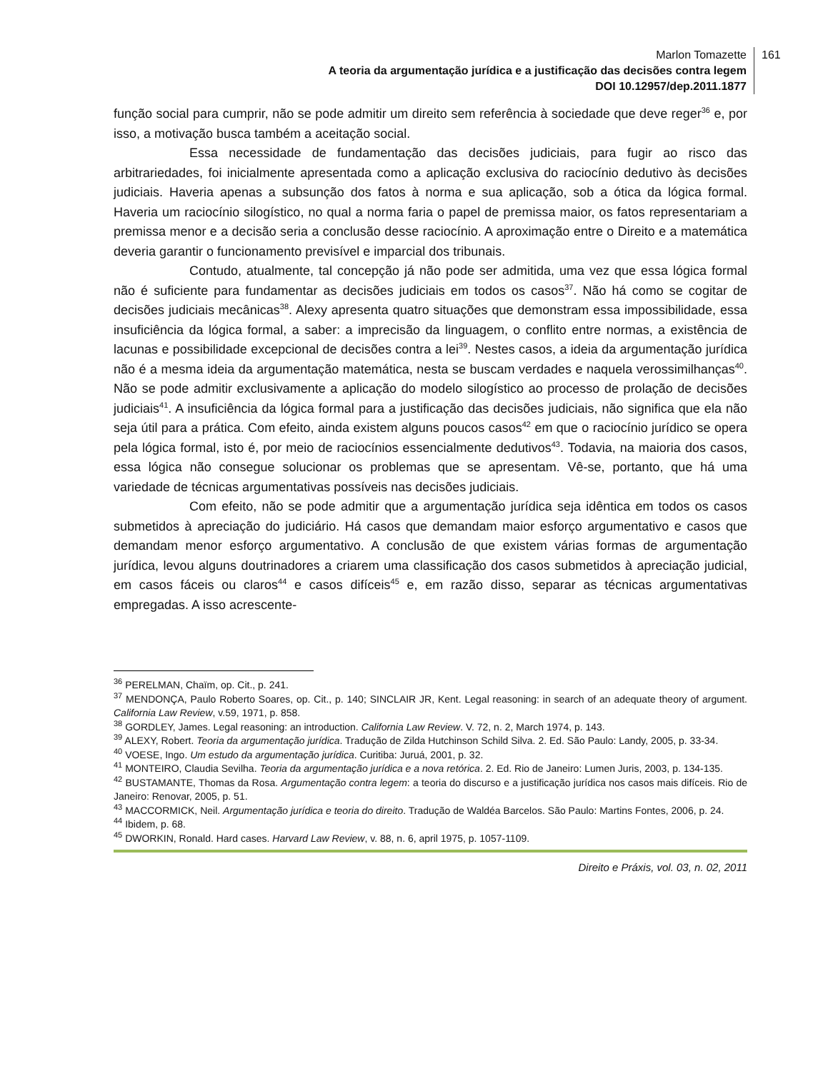Marlon Tomazette
A teoria da argumentação jurídica e a justificação das decisões contra legem
DOI 10.12957/dep.2011.1877
161
função social para cumprir, não se pode admitir um direito sem referência à sociedade que deve reger<sup>36</sup> e, por isso, a motivação busca também a aceitação social.
Essa necessidade de fundamentação das decisões judiciais, para fugir ao risco das arbitrariedades, foi inicialmente apresentada como a aplicação exclusiva do raciocínio dedutivo às decisões judiciais. Haveria apenas a subsunção dos fatos à norma e sua aplicação, sob a ótica da lógica formal. Haveria um raciocínio silogístico, no qual a norma faria o papel de premissa maior, os fatos representariam a premissa menor e a decisão seria a conclusão desse raciocínio. A aproximação entre o Direito e a matemática deveria garantir o funcionamento previsível e imparcial dos tribunais.
Contudo, atualmente, tal concepção já não pode ser admitida, uma vez que essa lógica formal não é suficiente para fundamentar as decisões judiciais em todos os casos<sup>37</sup>. Não há como se cogitar de decisões judiciais mecânicas<sup>38</sup>. Alexy apresenta quatro situações que demonstram essa impossibilidade, essa insuficiência da lógica formal, a saber: a imprecisão da linguagem, o conflito entre normas, a existência de lacunas e possibilidade excepcional de decisões contra a lei<sup>39</sup>. Nestes casos, a ideia da argumentação jurídica não é a mesma ideia da argumentação matemática, nesta se buscam verdades e naquela verossimilhanças<sup>40</sup>. Não se pode admitir exclusivamente a aplicação do modelo silogístico ao processo de prolação de decisões judiciais<sup>41</sup>. A insuficiência da lógica formal para a justificação das decisões judiciais, não significa que ela não seja útil para a prática. Com efeito, ainda existem alguns poucos casos<sup>42</sup> em que o raciocínio jurídico se opera pela lógica formal, isto é, por meio de raciocínios essencialmente dedutivos<sup>43</sup>. Todavia, na maioria dos casos, essa lógica não consegue solucionar os problemas que se apresentam. Vê-se, portanto, que há uma variedade de técnicas argumentativas possíveis nas decisões judiciais.
Com efeito, não se pode admitir que a argumentação jurídica seja idêntica em todos os casos submetidos à apreciação do judiciário. Há casos que demandam maior esforço argumentativo e casos que demandam menor esforço argumentativo. A conclusão de que existem várias formas de argumentação jurídica, levou alguns doutrinadores a criarem uma classificação dos casos submetidos à apreciação judicial, em casos fáceis ou claros<sup>44</sup> e casos difíceis<sup>45</sup> e, em razão disso, separar as técnicas argumentativas empregadas. A isso acrescente-
<sup>36</sup> PERELMAN, Chaïm, op. Cit., p. 241.
<sup>37</sup> MENDONÇA, Paulo Roberto Soares, op. Cit., p. 140; SINCLAIR JR, Kent. Legal reasoning: in search of an adequate theory of argument. California Law Review, v.59, 1971, p. 858.
<sup>38</sup> GORDLEY, James. Legal reasoning: an introduction. California Law Review. V. 72, n. 2, March 1974, p. 143.
<sup>39</sup> ALEXY, Robert. Teoria da argumentação jurídica. Tradução de Zilda Hutchinson Schild Silva. 2. Ed. São Paulo: Landy, 2005, p. 33-34.
<sup>40</sup> VOESE, Ingo. Um estudo da argumentação jurídica. Curitiba: Juruá, 2001, p. 32.
<sup>41</sup> MONTEIRO, Claudia Sevilha. Teoria da argumentação jurídica e a nova retórica. 2. Ed. Rio de Janeiro: Lumen Juris, 2003, p. 134-135.
<sup>42</sup> BUSTAMANTE, Thomas da Rosa. Argumentação contra legem: a teoria do discurso e a justificação jurídica nos casos mais difíceis. Rio de Janeiro: Renovar, 2005, p. 51.
<sup>43</sup> MACCORMICK, Neil. Argumentação jurídica e teoria do direito. Tradução de Waldéa Barcelos. São Paulo: Martins Fontes, 2006, p. 24.
<sup>44</sup> Ibidem, p. 68.
<sup>45</sup> DWORKIN, Ronald. Hard cases. Harvard Law Review, v. 88, n. 6, april 1975, p. 1057-1109.
Direito e Práxis, vol. 03, n. 02, 2011